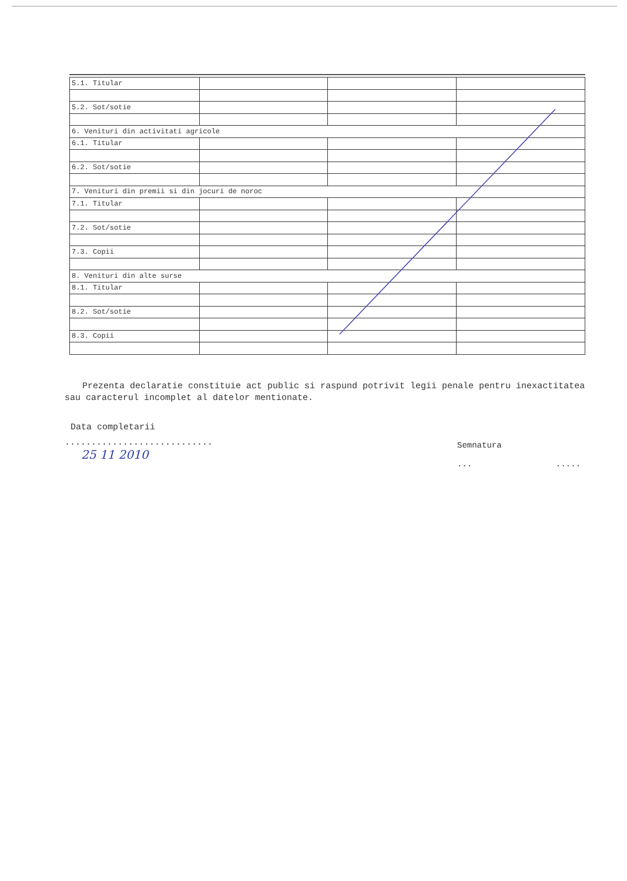| 5.1. Titular | | | |
| 5.2. Sot/sotie | | | |
| 6. Venituri din activitati agricole | | | |
| 6.1. Titular | | | |
| 6.2. Sot/sotie | | | |
| 7. Venituri din premii si din jocuri de noroc | | | |
| 7.1. Titular | | | |
| 7.2. Sot/sotie | | | |
| 7.3. Copii | | | |
| 8. Venituri din alte surse | | | |
| 8.1. Titular | | | |
| 8.2. Sot/sotie | | | |
| 8.3. Copii | | | |
Prezenta declaratie constituie act public si raspund potrivit legii penale pentru inexactitatea sau caracterul incomplet al datelor mentionate.
Data completarii
............................
25 11 2010
Semnatura
... .....